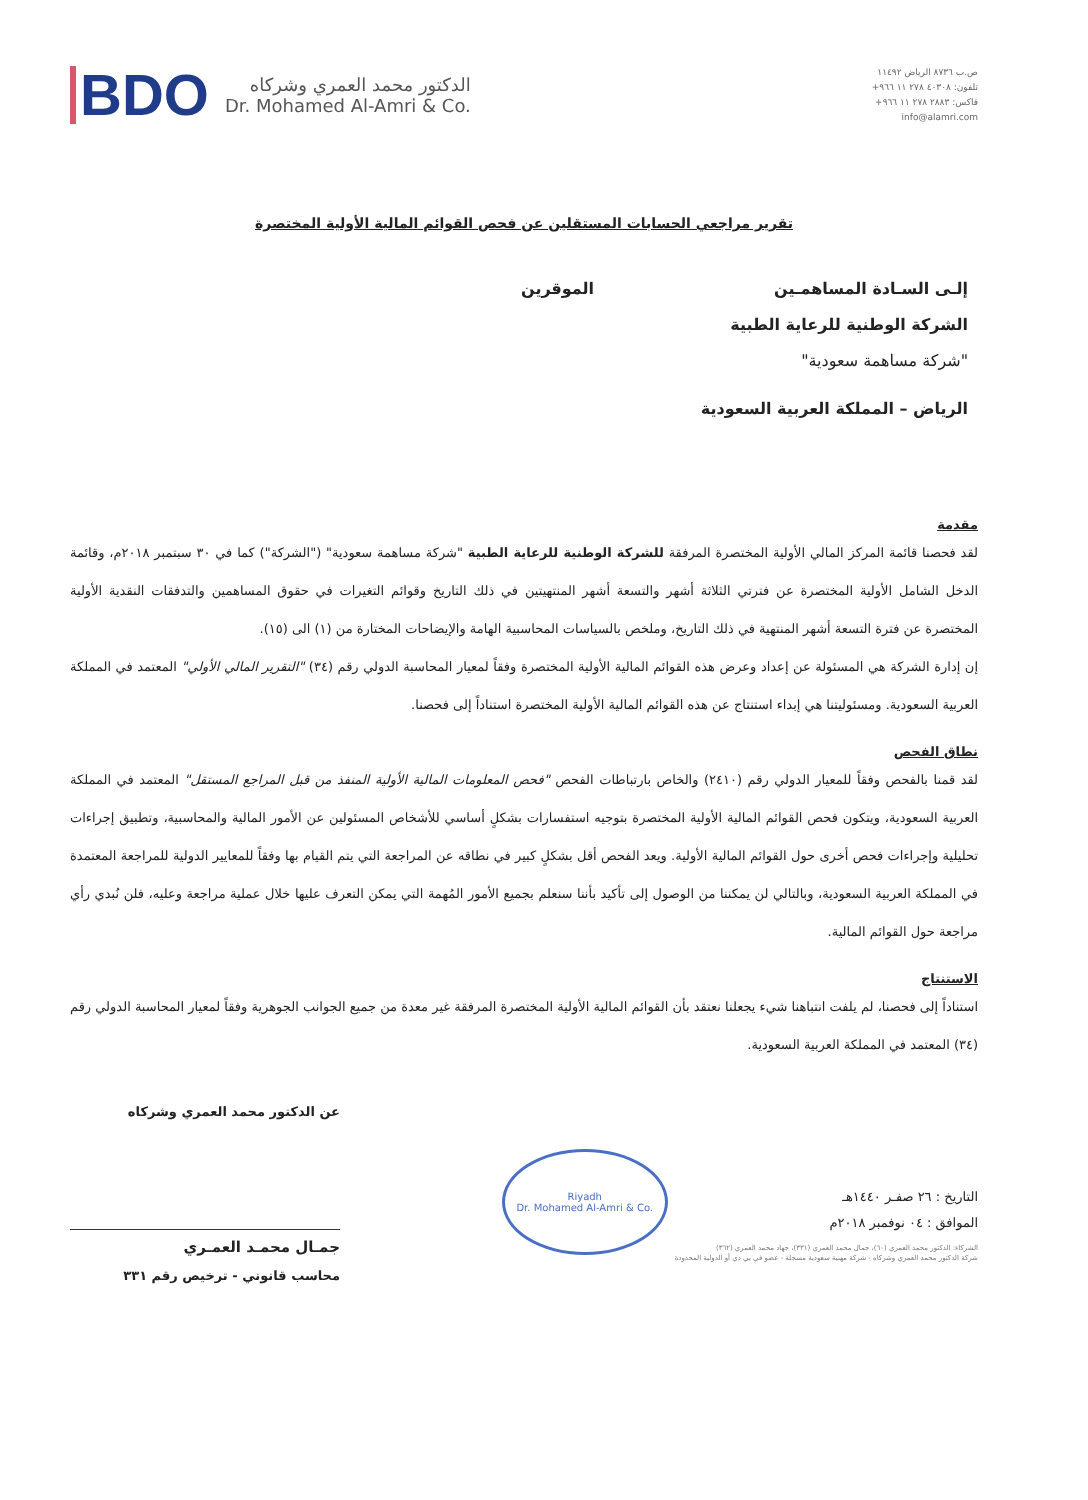ص.ب ٨٧٣٦ الرياض ١١٤٩٢
تلفون: ٤٠٣٠٨ ٢٧٨ ١١ ٩٦٦+
فاكس: ٢٨٨٣ ٢٧٨ ١١ ٩٦٦+
info@alamri.com
BDO
الدكتور محمد العمري وشركاه
Dr. Mohamed Al-Amri & Co.
تقرير مراجعي الحسابات المستقلين عن فحص القوائم المالية الأولية المختصرة
إلـى السـادة المساهمـين الموقرين
الشركة الوطنية للرعاية الطبية
"شركة مساهمة سعودية"
الرياض – المملكة العربية السعودية
مقدمة
لقد فحصنا قائمة المركز المالي الأولية المختصرة المرفقة للشركة الوطنية للرعاية الطبية "شركة مساهمة سعودية" ("الشركة") كما في ٣٠ سبتمبر ٢٠١٨م، وقائمة الدخل الشامل الأولية المختصرة عن فترتي الثلاثة أشهر والتسعة أشهر المنتهيتين في ذلك التاريخ وقوائم التغيرات في حقوق المساهمين والتدفقات النقدية الأولية المختصرة عن فترة التسعة أشهر المنتهية في ذلك التاريخ، وملخص بالسياسات المحاسبية الهامة والإيضاحات المختارة من (١) الى (١٥).
إن إدارة الشركة هي المسئولة عن إعداد وعرض هذه القوائم المالية الأولية المختصرة وفقاً لمعيار المحاسبة الدولي رقم (٣٤) "التقرير المالي الأولي" المعتمد في المملكة العربية السعودية. ومسئوليتنا هي إبداء استنتاج عن هذه القوائم المالية الأولية المختصرة استناداً إلى فحصنا.
نطاق الفحص
لقد قمنا بالفحص وفقاً للمعيار الدولي رقم (٢٤١٠) والخاص بارتباطات الفحص "فحص المعلومات المالية الأولية المنفذ من قبل المراجع المستقل" المعتمد في المملكة العربية السعودية، ويتكون فحص القوائم المالية الأولية المختصرة بتوجيه استفسارات بشكلٍ أساسي للأشخاص المسئولين عن الأمور المالية والمحاسبية، وتطبيق إجراءات تحليلية وإجراءات فحص أخرى حول القوائم المالية الأولية. ويعد الفحص أقل بشكلٍ كبير في نطاقه عن المراجعة التي يتم القيام بها وفقاً للمعايير الدولية للمراجعة المعتمدة في المملكة العربية السعودية، وبالتالي لن يمكننا من الوصول إلى تأكيد بأننا سنعلم بجميع الأمور المُهمة التي يمكن التعرف عليها خلال عملية مراجعة وعليه، فلن نُبدي رأي مراجعة حول القوائم المالية.
الاستنتاج
استناداً إلى فحصنا، لم يلفت انتباهنا شيء يجعلنا نعتقد بأن القوائم المالية الأولية المختصرة المرفقة غير معدة من جميع الجوانب الجوهرية وفقاً لمعيار المحاسبة الدولي رقم (٣٤) المعتمد في المملكة العربية السعودية.
التاريخ : ٢٦ صفـر ١٤٤٠هـ
الموافق : ٠٤ نوفمبر ٢٠١٨م
Riyadh
Dr. Mohamed Al-Amri & Co.
عن الدكتور محمد العمري وشركاه
جمـال محمـد العمـري
محاسب قانوني - ترخيص رقم ٣٣١
الشركاء: الدكتور محمد العمري (٦٠)، جمال محمد العمري (٣٣١)، جهاد محمد العمري (٣٦٢)
شركة الدكتور محمد العمري وشركاه - شركة مهنية سعودية مسجلة - عضو في بي دي أو الدولية المحدودة